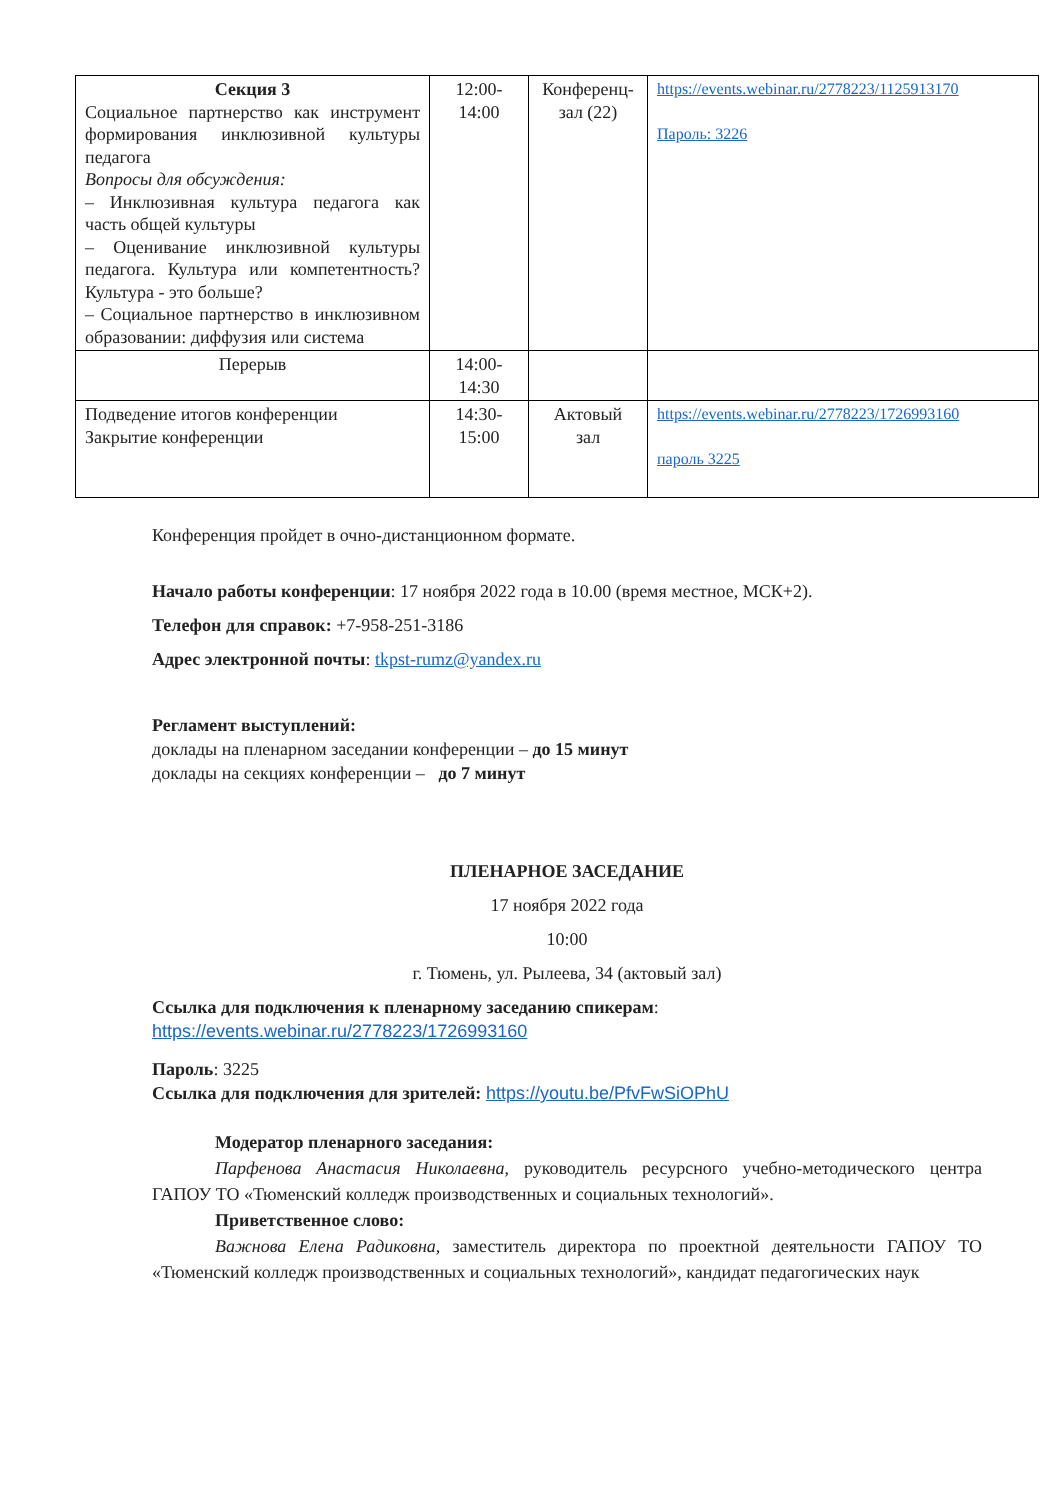| Секция 3 Социальное партнерство как инструмент формирования инклюзивной культуры педагога Вопросы для обсуждения: – Инклюзивная культура педагога как часть общей культуры – Оценивание инклюзивной культуры педагога. Культура или компетентность? Культура - это больше? – Социальное партнерство в инклюзивном образовании: диффузия или система | 12:00- 14:00 | Конференц-зал (22) | https://events.webinar.ru/2778223/1125913170 Пароль: 3226 |
| Перерыв | 14:00- 14:30 | | |
| Подведение итогов конференции Закрытие конференции | 14:30- 15:00 | Актовый зал | https://events.webinar.ru/2778223/1726993160 пароль 3225 |
Конференция пройдет в очно-дистанционном формате.
Начало работы конференции: 17 ноября 2022 года в 10.00 (время местное, МСК+2).
Телефон для справок: +7-958-251-3186
Адрес электронной почты: tkpst-rumz@yandex.ru
Регламент выступлений:
доклады на пленарном заседании конференции – до 15 минут
доклады на секциях конференции – до 7 минут
ПЛЕНАРНОЕ ЗАСЕДАНИЕ
17 ноября 2022 года
10:00
г. Тюмень, ул. Рылеева, 34 (актовый зал)
Ссылка для подключения к пленарному заседанию спикерам:
https://events.webinar.ru/2778223/1726993160
Пароль: 3225
Ссылка для подключения для зрителей: https://youtu.be/PfvFwSiOPhU
Модератор пленарного заседания:
Парфенова Анастасия Николаевна, руководитель ресурсного учебно-методического центра ГАПОУ ТО «Тюменский колледж производственных и социальных технологий».
Приветственное слово:
Важнова Елена Радиковна, заместитель директора по проектной деятельности ГАПОУ ТО «Тюменский колледж производственных и социальных технологий», кандидат педагогических наук